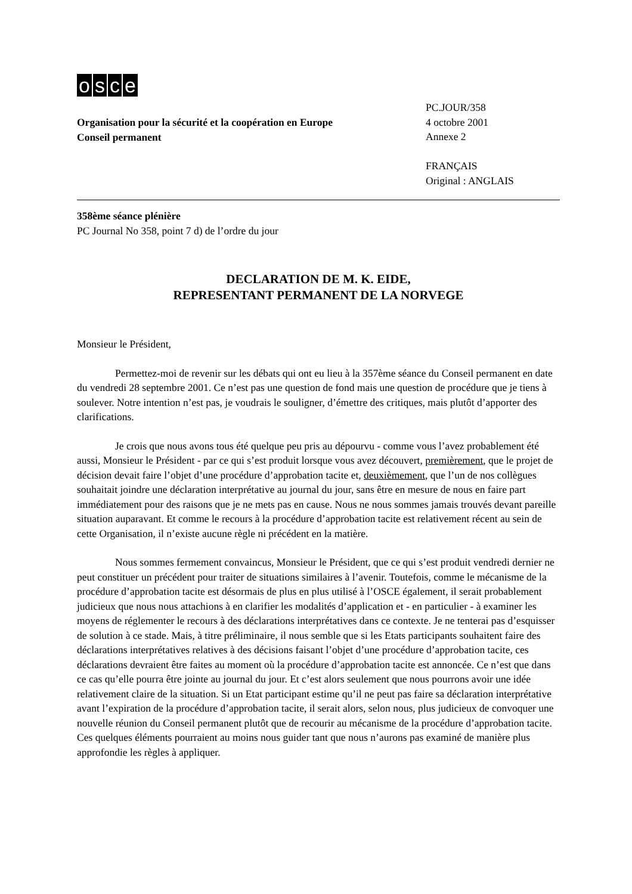osce
Organisation pour la sécurité et la coopération en Europe
Conseil permanent
PC.JOUR/358
4 octobre 2001
Annexe 2
FRANÇAIS
Original : ANGLAIS
358ème séance plénière
PC Journal No 358, point 7 d) de l’ordre du jour
DECLARATION DE M. K. EIDE,
REPRESENTANT PERMANENT DE LA NORVEGE
Monsieur le Président,
Permettez-moi de revenir sur les débats qui ont eu lieu à la 357ème séance du Conseil permanent en date du vendredi 28 septembre 2001. Ce n’est pas une question de fond mais une question de procédure que je tiens à soulever. Notre intention n’est pas, je voudrais le souligner, d’émettre des critiques, mais plutôt d’apporter des clarifications.
Je crois que nous avons tous été quelque peu pris au dépourvu - comme vous l’avez probablement été aussi, Monsieur le Président - par ce qui s’est produit lorsque vous avez découvert, premièrement, que le projet de décision devait faire l’objet d’une procédure d’approbation tacite et, deuxièmement, que l’un de nos collègues souhaitait joindre une déclaration interprétative au journal du jour, sans être en mesure de nous en faire part immédiatement pour des raisons que je ne mets pas en cause. Nous ne nous sommes jamais trouvés devant pareille situation auparavant. Et comme le recours à la procédure d’approbation tacite est relativement récent au sein de cette Organisation, il n’existe aucune règle ni précédent en la matière.
Nous sommes fermement convaincus, Monsieur le Président, que ce qui s’est produit vendredi dernier ne peut constituer un précédent pour traiter de situations similaires à l’avenir. Toutefois, comme le mécanisme de la procédure d’approbation tacite est désormais de plus en plus utilisé à l’OSCE également, il serait probablement judicieux que nous nous attachions à en clarifier les modalités d’application et - en particulier - à examiner les moyens de réglementer le recours à des déclarations interprétatives dans ce contexte. Je ne tenterai pas d’esquisser de solution à ce stade. Mais, à titre préliminaire, il nous semble que si les Etats participants souhaitent faire des déclarations interprétatives relatives à des décisions faisant l’objet d’une procédure d’approbation tacite, ces déclarations devraient être faites au moment où la procédure d’approbation tacite est annoncée. Ce n’est que dans ce cas qu’elle pourra être jointe au journal du jour. Et c’est alors seulement que nous pourrons avoir une idée relativement claire de la situation. Si un Etat participant estime qu’il ne peut pas faire sa déclaration interprétative avant l’expiration de la procédure d’approbation tacite, il serait alors, selon nous, plus judicieux de convoquer une nouvelle réunion du Conseil permanent plutôt que de recourir au mécanisme de la procédure d’approbation tacite. Ces quelques éléments pourraient au moins nous guider tant que nous n’aurons pas examiné de manière plus approfondie les règles à appliquer.